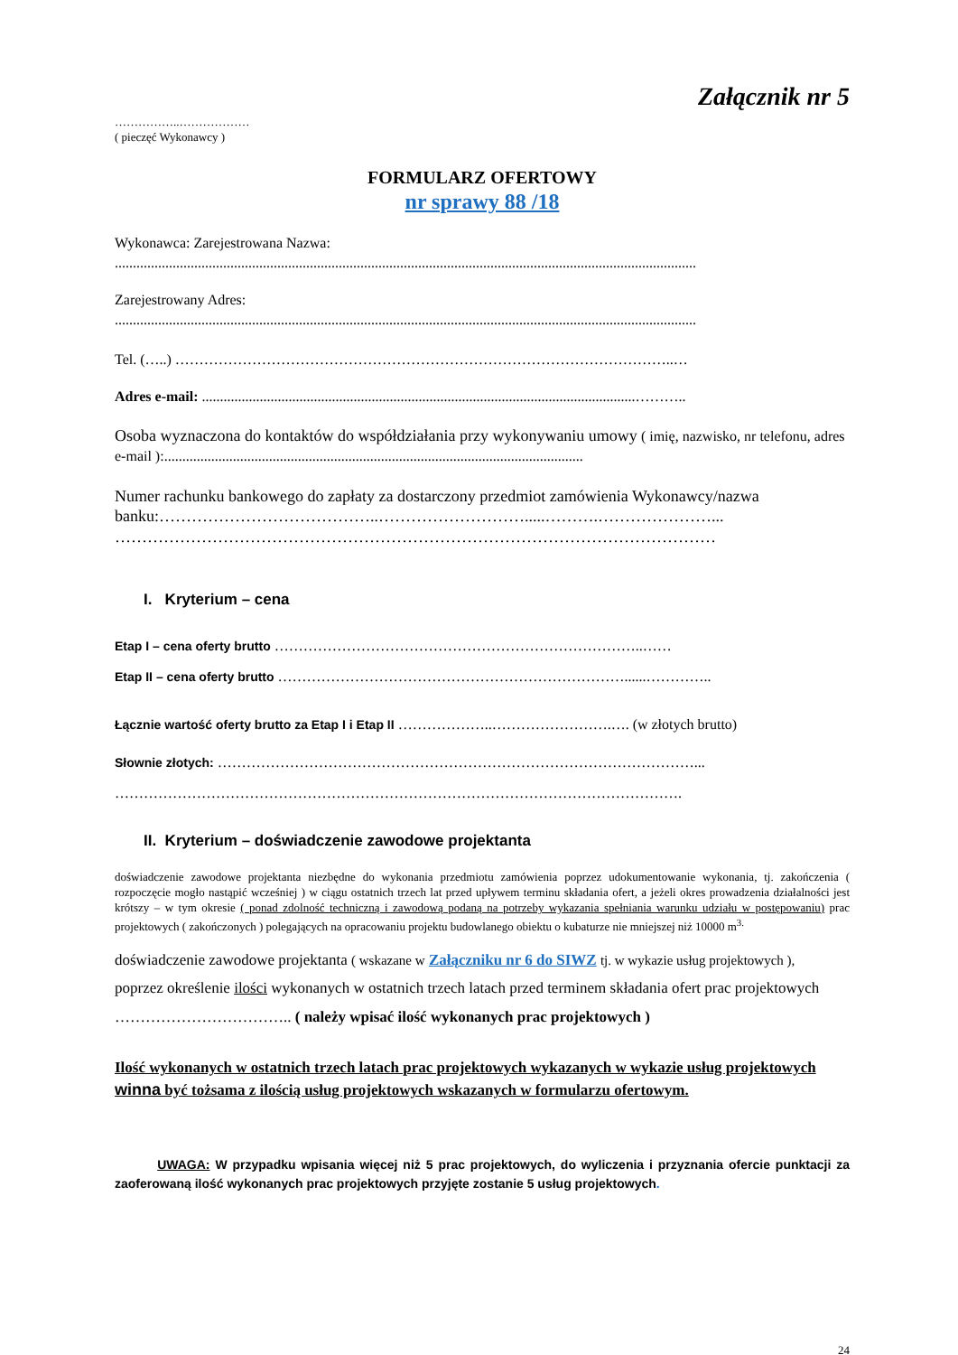Załącznik nr 5
……………..………………
( pieczęć Wykonawcy )
FORMULARZ OFERTOWY
nr sprawy 88 /18
Wykonawca: Zarejestrowana Nazwa:
.................................................................................................................................................................
Zarejestrowany Adres:
.................................................................................................................................................................
Tel. (…..) …………………………………………………………………………………………..…
Adres e-mail: ........................................................................................................................………..
Osoba wyznaczona do kontaktów do współdziałania przy wykonywaniu umowy ( imię, nazwisko, nr telefonu, adres e-mail ):....................................................................................................................
Numer rachunku bankowego do zapłaty za dostarczony przedmiot zamówienia Wykonawcy/nazwa banku:…………………………………..……………………….....……….…………………...
…………………………………………………………………………………………………
I. Kryterium – cena
Etap I – cena oferty brutto …………………………………………………………………..……
Etap II – cena oferty brutto ………………………………………………………………......…………..
Łącznie wartość oferty brutto za Etap I i Etap II ………………..…………………….…. (w złotych brutto)
Słownie złotych: ………………………………………………………………………………………...
……………………………………………………………………………………………………….
II. Kryterium – doświadczenie zawodowe projektanta
doświadczenie zawodowe projektanta niezbędne do wykonania przedmiotu zamówienia poprzez udokumentowanie wykonania, tj. zakończenia ( rozpoczęcie mogło nastąpić wcześniej ) w ciągu ostatnich trzech lat przed upływem terminu składania ofert, a jeżeli okres prowadzenia działalności jest krótszy – w tym okresie ( ponad zdolność techniczną i zawodową podaną na potrzeby wykazania spełniania warunku udziału w postępowaniu) prac projektowych ( zakończonych ) polegających na opracowaniu projektu budowlanego obiektu o kubaturze nie mniejszej niż 10000 m<sup>3.</sup>
doświadczenie zawodowe projektanta ( wskazane w Załączniku nr 6 do SIWZ tj. w wykazie usług projektowych ),
poprzez określenie ilości wykonanych w ostatnich trzech latach przed terminem składania ofert prac projektowych
…………………………….. ( należy wpisać ilość wykonanych prac projektowych )
Ilość wykonanych w ostatnich trzech latach prac projektowych wykazanych w wykazie usług projektowych winna być tożsama z ilością usług projektowych wskazanych w formularzu ofertowym.
UWAGA: W przypadku wpisania więcej niż 5 prac projektowych, do wyliczenia i przyznania ofercie punktacji za zaoferowaną ilość wykonanych prac projektowych przyjęte zostanie 5 usług projektowych.
24